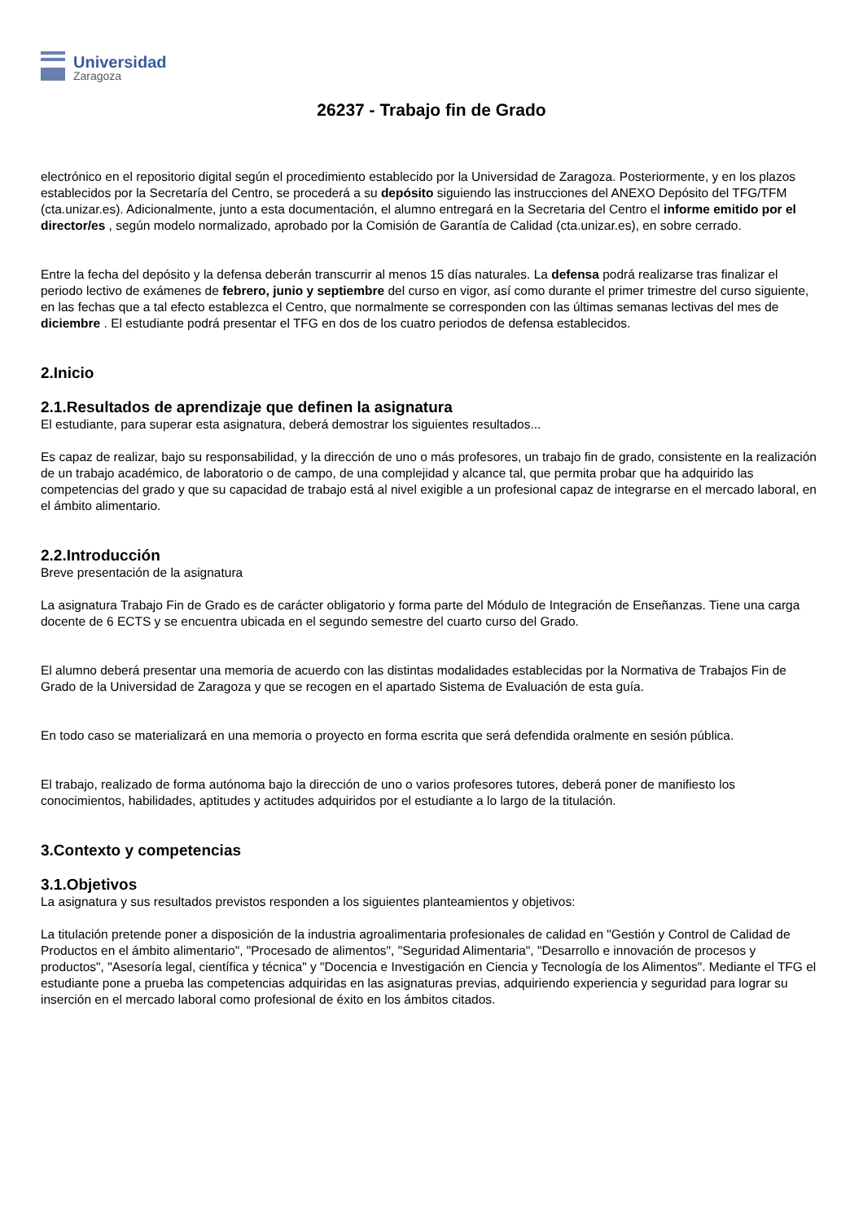Universidad
Zaragoza
26237 - Trabajo fin de Grado
electrónico en el repositorio digital según el procedimiento establecido por la Universidad de Zaragoza. Posteriormente, y en los plazos establecidos por la Secretaría del Centro, se procederá a su depósito siguiendo las instrucciones del ANEXO Depósito del TFG/TFM (cta.unizar.es). Adicionalmente, junto a esta documentación, el alumno entregará en la Secretaria del Centro el informe emitido por el director/es , según modelo normalizado, aprobado por la Comisión de Garantía de Calidad (cta.unizar.es), en sobre cerrado.
Entre la fecha del depósito y la defensa deberán transcurrir al menos 15 días naturales. La defensa podrá realizarse tras finalizar el periodo lectivo de exámenes de febrero, junio y septiembre del curso en vigor, así como durante el primer trimestre del curso siguiente, en las fechas que a tal efecto establezca el Centro, que normalmente se corresponden con las últimas semanas lectivas del mes de diciembre . El estudiante podrá presentar el TFG en dos de los cuatro periodos de defensa establecidos.
2.Inicio
2.1.Resultados de aprendizaje que definen la asignatura
El estudiante, para superar esta asignatura, deberá demostrar los siguientes resultados...
Es capaz de realizar, bajo su responsabilidad, y la dirección de uno o más profesores, un trabajo fin de grado, consistente en la realización de un trabajo académico, de laboratorio o de campo, de una complejidad y alcance tal, que permita probar que ha adquirido las competencias del grado y que su capacidad de trabajo está al nivel exigible a un profesional capaz de integrarse en el mercado laboral, en el ámbito alimentario.
2.2.Introducción
Breve presentación de la asignatura
La asignatura Trabajo Fin de Grado es de carácter obligatorio y forma parte del Módulo de Integración de Enseñanzas. Tiene una carga docente de 6 ECTS y se encuentra ubicada en el segundo semestre del cuarto curso del Grado.
El alumno deberá presentar una memoria de acuerdo con las distintas modalidades establecidas por la Normativa de Trabajos Fin de Grado de la Universidad de Zaragoza y que se recogen en el apartado Sistema de Evaluación de esta guía.
En todo caso se materializará en una memoria o proyecto en forma escrita que será defendida oralmente en sesión pública.
El trabajo, realizado de forma autónoma bajo la dirección de uno o varios profesores tutores, deberá poner de manifiesto los conocimientos, habilidades, aptitudes y actitudes adquiridos por el estudiante a lo largo de la titulación.
3.Contexto y competencias
3.1.Objetivos
La asignatura y sus resultados previstos responden a los siguientes planteamientos y objetivos:
La titulación pretende poner a disposición de la industria agroalimentaria profesionales de calidad en "Gestión y Control de Calidad de Productos en el ámbito alimentario", "Procesado de alimentos", "Seguridad Alimentaria", "Desarrollo e innovación de procesos y productos", "Asesoría legal, científica y técnica" y "Docencia e Investigación en Ciencia y Tecnología de los Alimentos". Mediante el TFG el estudiante pone a prueba las competencias adquiridas en las asignaturas previas, adquiriendo experiencia y seguridad para lograr su inserción en el mercado laboral como profesional de éxito en los ámbitos citados.